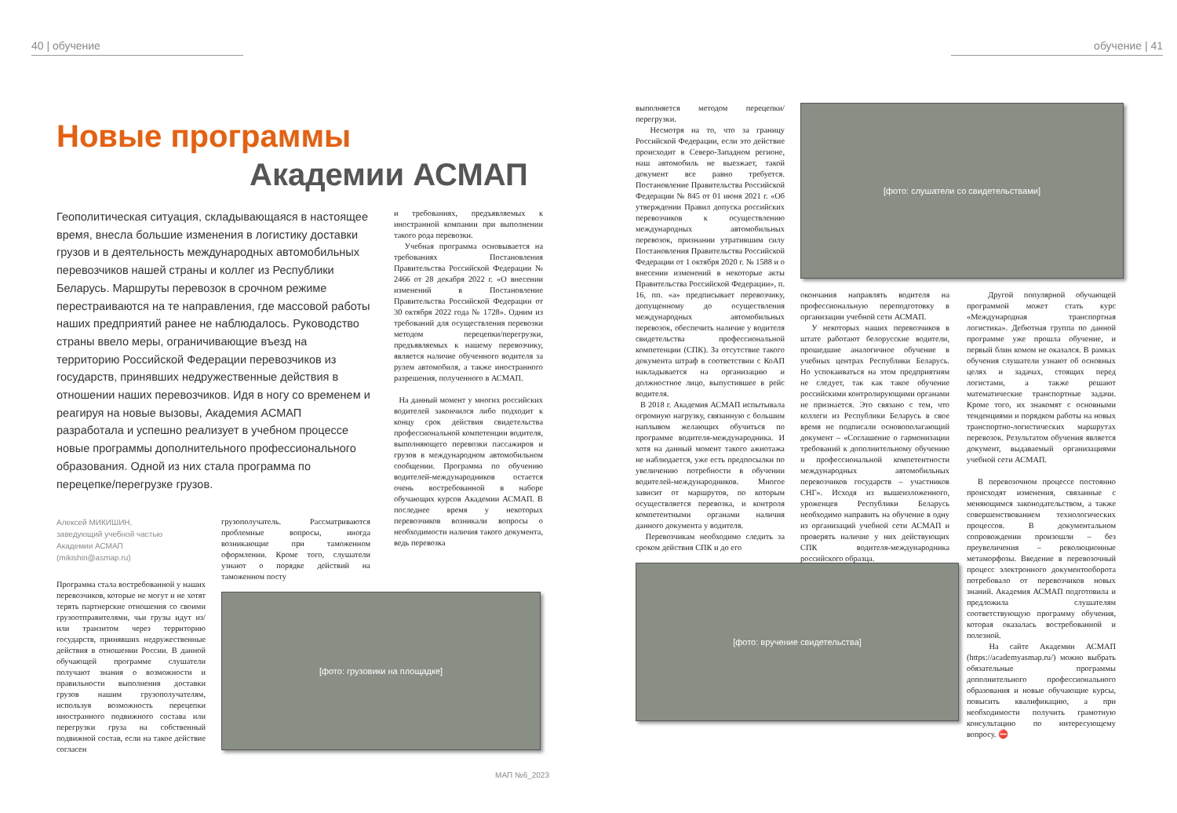40 | обучение
Новые программы
Академии АСМАП
Геополитическая ситуация, складывающаяся в настоящее время, внесла большие изменения в логистику доставки грузов и в деятельность международных автомобильных перевозчиков нашей страны и коллег из Республики Беларусь. Маршруты перевозок в срочном режиме перестраиваются на те направления, где массовой работы наших предприятий ранее не наблюдалось. Руководство страны ввело меры, ограничивающие въезд на территорию Российской Федерации перевозчиков из государств, принявших недружественные действия в отношении наших перевозчиков. Идя в ногу со временем и реагируя на новые вызовы, Академия АСМАП разработала и успешно реализует в учебном процессе новые программы дополнительного профессионального образования. Одной из них стала программа по перецепке/перегрузке грузов.
Алексей МИКИШИН,
заведующий учебной частью
Академии АСМАП
(mikishin@asmap.ru)
Программа стала востребованной у наших перевозчиков, которые не могут и не хотят терять партнерские отношения со своими грузоотправителями, чьи грузы идут из/или транзитом через территорию государств, принявших недружественные действия в отношении России. В данной обучающей программе слушатели получают знания о возможности и правильности выполнения доставки грузов нашим грузополучателям, используя возможность перецепки иностранного подвижного состава или перегрузки груза на собственный подвижной состав, если на такое действие согласен
грузополучатель. Рассматриваются проблемные вопросы, иногда возникающие при таможенном оформлении. Кроме того, слушатели узнают о порядке действий на таможенном посту
[фото: грузовики на площадке]
и требованиях, предъявляемых к иностранной компании при выполнении такого рода перевозки.
Учебная программа основывается на требованиях Постановления Правительства Российской Федерации № 2466 от 28 декабря 2022 г. «О внесении изменений в Постановление Правительства Российской Федерации от 30 октября 2022 года № 1728». Одним из требований для осуществления перевозки методом перецепки/перегрузки, предъявляемых к нашему перевозчику, является наличие обученного водителя за рулем автомобиля, а также иностранного разрешения, полученного в АСМАП.
На данный момент у многих российских водителей закончился либо подходит к концу срок действия свидетельства профессиональной компетенции водителя, выполняющего перевозки пассажиров и грузов в международном автомобильном сообщении. Программа по обучению водителей-международников остается очень востребованной в наборе обучающих курсов Академии АСМАП. В последнее время у некоторых перевозчиков возникали вопросы о необходимости наличия такого документа, ведь перевозка
МАП №6_2023
обучение | 41
выполняется методом перецепки/перегрузки.
Несмотря на то, что за границу Российской Федерации, если это действие происходит в Северо-Западном регионе, наш автомобиль не выезжает, такой документ все равно требуется. Постановление Правительства Российской Федерации № 845 от 01 июня 2021 г. «Об утверждении Правил допуска российских перевозчиков к осуществлению международных автомобильных перевозок, признании утратившим силу Постановления Правительства Российской Федерации от 1 октября 2020 г. № 1588 и о внесении изменений в некоторые акты Правительства Российской Федерации», п. 16, пп. «а» предписывает перевозчику, допущенному до осуществления международных автомобильных перевозок, обеспечить наличие у водителя свидетельства профессиональной компетенции (СПК). За отсутствие такого документа штраф в соответствии с КоАП накладывается на организацию и должностное лицо, выпустившее в рейс водителя.
В 2018 г. Академия АСМАП испытывала огромную нагрузку, связанную с большим наплывом желающих обучиться по программе водителя-международника. И хотя на данный момент такого ажиотажа не наблюдается, уже есть предпосылки по увеличению потребности в обучении водителей-международников. Многое зависит от маршрутов, по которым осуществляется перевозка, и контроля компетентными органами наличия данного документа у водителя.
Перевозчикам необходимо следить за сроком действия СПК и до его
[фото: вручение свидетельства]
[фото: слушатели со свидетельствами]
окончания направлять водителя на профессиональную переподготовку в организации учебной сети АСМАП.
У некоторых наших перевозчиков в штате работают белорусские водители, прошедшие аналогичное обучение в учебных центрах Республики Беларусь. Но успокаиваться на этом предприятиям не следует, так как такое обучение российскими контролирующими органами не признается. Это связано с тем, что коллеги из Республики Беларусь в свое время не подписали основополагающий документ – «Соглашение о гармонизации требований к дополнительному обучению и профессиональной компетентности международных автомобильных перевозчиков государств – участников СНГ». Исходя из вышеизложенного, уроженцев Республики Беларусь необходимо направить на обучение в одну из организаций учебной сети АСМАП и проверять наличие у них действующих СПК водителя-международника российского образца.
Другой популярной обучающей программой может стать курс «Международная транспортная логистика». Дебютная группа по данной программе уже прошла обучение, и первый блин комом не оказался. В рамках обучения слушатели узнают об основных целях и задачах, стоящих перед логистами, а также решают математические транспортные задачи. Кроме того, их знакомят с основными тенденциями и порядком работы на новых транспортно-логистических маршрутах перевозок. Результатом обучения является документ, выдаваемый организациями учебной сети АСМАП.
В перевозочном процессе постоянно происходят изменения, связанные с меняющимся законодательством, а также совершенствованием технологических процессов. В документальном сопровождении произошли – без преувеличения – революционные метаморфозы. Введение в перевозочный процесс электронного документооборота потребовало от перевозчиков новых знаний. Академия АСМАП подготовила и предложила слушателям соответствующую программу обучения, которая оказалась востребованной и полезной.
На сайте Академии АСМАП (https://academyasmap.ru/) можно выбрать обязательные программы дополнительного профессионального образования и новые обучающие курсы, повысить квалификацию, а при необходимости получить грамотную консультацию по интересующему вопросу. ⛔